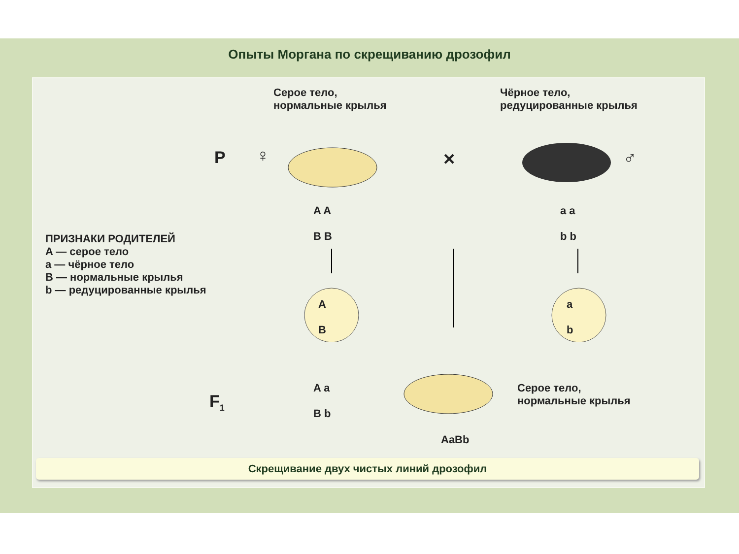Опыты Моргана по скрещиванию дрозофил
Серое тело,
нормальные крылья
Чёрное тело,
редуцированные крылья
P ♀ × ♂
A A
B B
a a
b b
ПРИЗНАКИ РОДИТЕЛЕЙ
A — серое тело
a — чёрное тело
B — нормальные крылья
b — редуцированные крылья
A
B
a
b
F<sub>1</sub>
A a
B b
Серое тело,
нормальные крылья
AaBb
Скрещивание двух чистых линий дрозофил